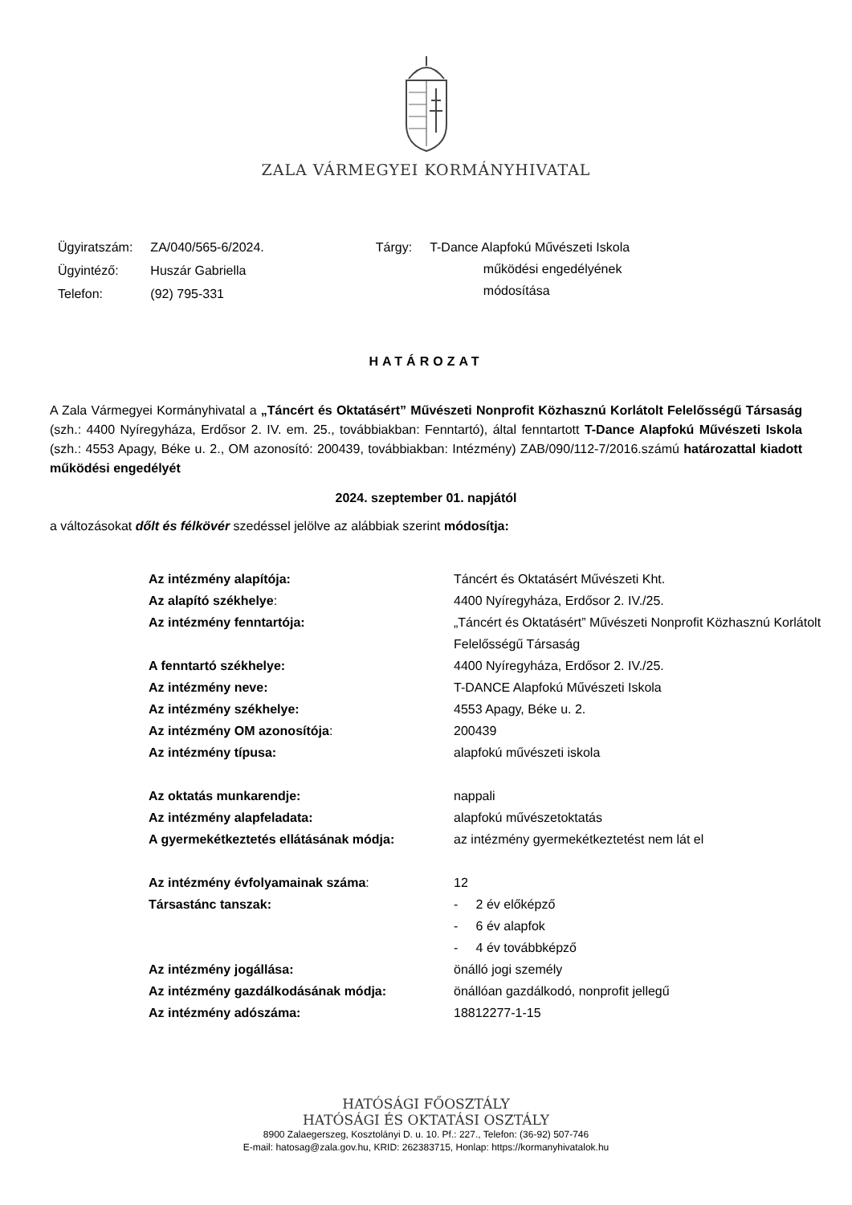ZALA VÁRMEGYEI KORMÁNYHIVATAL
| Ügyiratszám: | ZA/040/565-6/2024. |
| Ügyintéző: | Huszár Gabriella |
| Telefon: | (92) 795-331 |
| Tárgy: | T-Dance Alapfokú Művészeti Iskola működési engedélyének módosítása |
HATÁROZAT
A Zala Vármegyei Kormányhivatal a „Táncért és Oktatásért” Művészeti Nonprofit Közhasznú Korlátolt Felelősségű Társaság (szh.: 4400 Nyíregyháza, Erdősor 2. IV. em. 25., továbbiakban: Fenntartó), által fenntartott T-Dance Alapfokú Művészeti Iskola (szh.: 4553 Apagy, Béke u. 2., OM azonosító: 200439, továbbiakban: Intézmény) ZAB/090/112-7/2016.számú határozattal kiadott működési engedélyét
2024. szeptember 01. napjától
a változásokat dőlt és félkövér szedéssel jelölve az alábbiak szerint módosítja:
| Az intézmény alapítója: | Táncért és Oktatásért Művészeti Kht. |
| Az alapító székhelye : | 4400 Nyíregyháza, Erdősor 2. IV./25. |
| Az intézmény fenntartója: | „Táncért és Oktatásért” Művészeti Nonprofit Közhasznú Korlátolt Felelősségű Társaság |
| A fenntartó székhelye: | 4400 Nyíregyháza, Erdősor 2. IV./25. |
| Az intézmény neve: | T-DANCE Alapfokú Művészeti Iskola |
| Az intézmény székhelye: | 4553 Apagy, Béke u. 2. |
| Az intézmény OM azonosítója : | 200439 |
| Az intézmény típusa: | alapfokú művészeti iskola |
| Az oktatás munkarendje: | nappali |
| Az intézmény alapfeladata: | alapfokú művészetoktatás |
| A gyermekétkeztetés ellátásának módja: | az intézmény gyermekétkeztetést nem lát el |
| Az intézmény évfolyamainak száma : | 12 |
| Társastánc tanszak: | - 2 év előképző - 6 év alapfok - 4 év továbbképző |
| Az intézmény jogállása: | önálló jogi személy |
| Az intézmény gazdálkodásának módja: | önállóan gazdálkodó, nonprofit jellegű |
| Az intézmény adószáma: | 18812277-1-15 |
HATÓSÁGI FŐOSZTÁLY
HATÓSÁGI ÉS OKTATÁSI OSZTÁLY
8900 Zalaegerszeg, Kosztolányi D. u. 10. Pf.: 227., Telefon: (36-92) 507-746
E-mail: hatosag@zala.gov.hu, KRID: 262383715, Honlap: https://kormanyhivatalok.hu